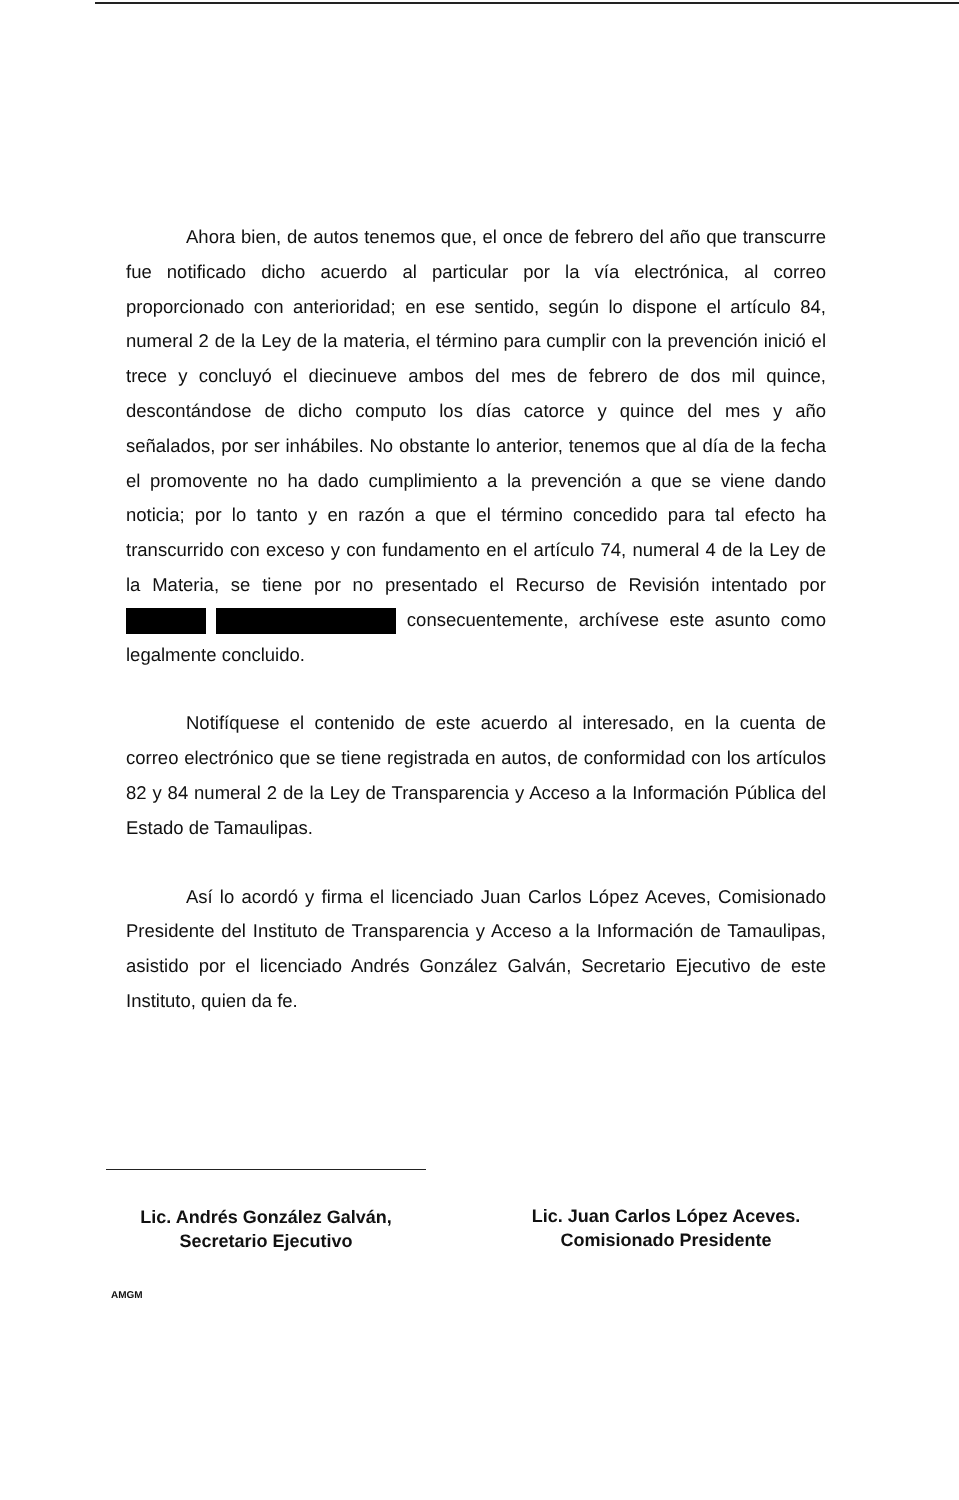Ahora bien, de autos tenemos que, el once de febrero del año que transcurre fue notificado dicho acuerdo al particular por la vía electrónica, al correo proporcionado con anterioridad; en ese sentido, según lo dispone el artículo 84, numeral 2 de la Ley de la materia, el término para cumplir con la prevención inició el trece y concluyó el diecinueve ambos del mes de febrero de dos mil quince, descontándose de dicho computo los días catorce y quince del mes y año señalados, por ser inhábiles. No obstante lo anterior, tenemos que al día de la fecha el promovente no ha dado cumplimiento a la prevención a que se viene dando noticia; por lo tanto y en razón a que el término concedido para tal efecto ha transcurrido con exceso y con fundamento en el artículo 74, numeral 4 de la Ley de la Materia, se tiene por no presentado el Recurso de Revisión intentado por consecuentemente, archívese este asunto como legalmente concluido.
Notifíquese el contenido de este acuerdo al interesado, en la cuenta de correo electrónico que se tiene registrada en autos, de conformidad con los artículos 82 y 84 numeral 2 de la Ley de Transparencia y Acceso a la Información Pública del Estado de Tamaulipas.
Así lo acordó y firma el licenciado Juan Carlos López Aceves, Comisionado Presidente del Instituto de Transparencia y Acceso a la Información de Tamaulipas, asistido por el licenciado Andrés González Galván, Secretario Ejecutivo de este Instituto, quien da fe.
Lic. Andrés González Galván,
Secretario Ejecutivo
AMGM
Lic. Juan Carlos López Aceves.
Comisionado Presidente